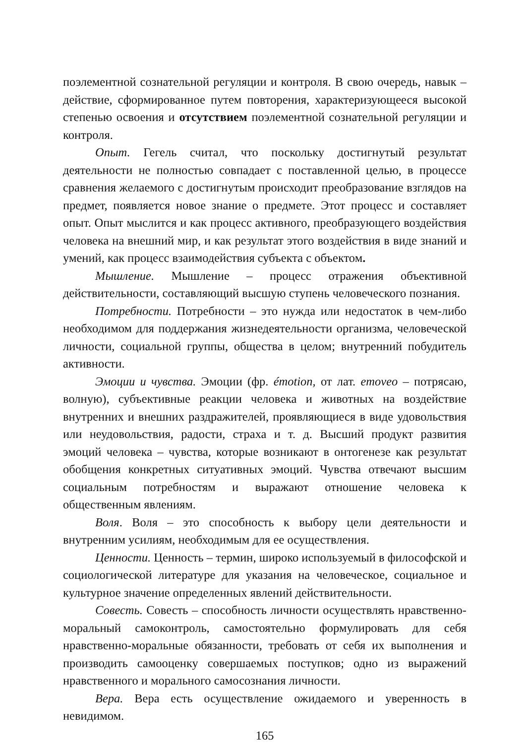поэлементной сознательной регуляции и контроля. В свою очередь, навык – действие, сформированное путем повторения, характеризующееся высокой степенью освоения и отсутствием поэлементной сознательной регуляции и контроля.
Опыт. Гегель считал, что поскольку достигнутый результат деятельности не полностью совпадает с поставленной целью, в процессе сравнения желаемого с достигнутым происходит преобразование взглядов на предмет, появляется новое знание о предмете. Этот процесс и составляет опыт. Опыт мыслится и как процесс активного, преобразующего воздействия человека на внешний мир, и как результат этого воздействия в виде знаний и умений, как процесс взаимодействия субъекта с объектом.
Мышление. Мышление – процесс отражения объективной действительности, составляющий высшую ступень человеческого познания.
Потребности. Потребности – это нужда или недостаток в чем-либо необходимом для поддержания жизнедеятельности организма, человеческой личности, социальной группы, общества в целом; внутренний побудитель активности.
Эмоции и чувства. Эмоции (фр. émotion, от лат. emoveo – потрясаю, волную), субъективные реакции человека и животных на воздействие внутренних и внешних раздражителей, проявляющиеся в виде удовольствия или неудовольствия, радости, страха и т. д. Высший продукт развития эмоций человека – чувства, которые возникают в онтогенезе как результат обобщения конкретных ситуативных эмоций. Чувства отвечают высшим социальным потребностям и выражают отношение человека к общественным явлениям.
Воля. Воля – это способность к выбору цели деятельности и внутренним усилиям, необходимым для ее осуществления.
Ценности. Ценность – термин, широко используемый в философской и социологической литературе для указания на человеческое, социальное и культурное значение определенных явлений действительности.
Совесть. Совесть – способность личности осуществлять нравственно-моральный самоконтроль, самостоятельно формулировать для себя нравственно-моральные обязанности, требовать от себя их выполнения и производить самооценку совершаемых поступков; одно из выражений нравственного и морального самосознания личности.
Вера. Вера есть осуществление ожидаемого и уверенность в невидимом.
165